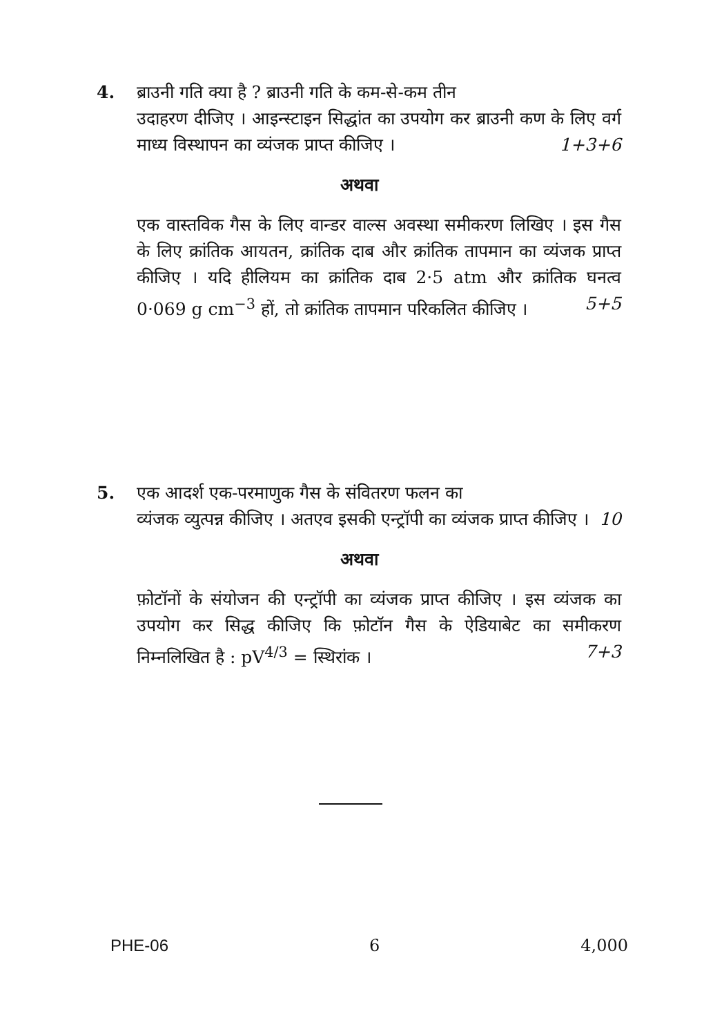4. ब्राउनी गति क्या है ? ब्राउनी गति के कम-से-कम तीन
उदाहरण दीजिए । आइन्स्टाइन सिद्धांत का उपयोग कर ब्राउनी कण के लिए वर्ग माध्य विस्थापन का व्यंजक प्राप्त कीजिए । 1+3+6
अथवा
एक वास्तविक गैस के लिए वान्डर वाल्स अवस्था समीकरण लिखिए । इस गैस के लिए क्रांतिक आयतन, क्रांतिक दाब और क्रांतिक तापमान का व्यंजक प्राप्त कीजिए । यदि हीलियम का क्रांतिक दाब 2·5 atm और क्रांतिक घनत्व 0·069 g cm<sup>−3</sup> हों, तो क्रांतिक तापमान परिकलित कीजिए । 5+5
5. एक आदर्श एक-परमाणुक गैस के संवितरण फलन का
व्यंजक व्युत्पन्न कीजिए । अतएव इसकी एन्ट्रॉपी का व्यंजक प्राप्त कीजिए । 10
अथवा
फ़ोटॉनों के संयोजन की एन्ट्रॉपी का व्यंजक प्राप्त कीजिए । इस व्यंजक का उपयोग कर सिद्ध कीजिए कि फ़ोटॉन गैस के ऐडियाबेट का समीकरण निम्नलिखित है : pV<sup>4/3</sup> = स्थिरांक । 7+3
PHE-06 6 4,000